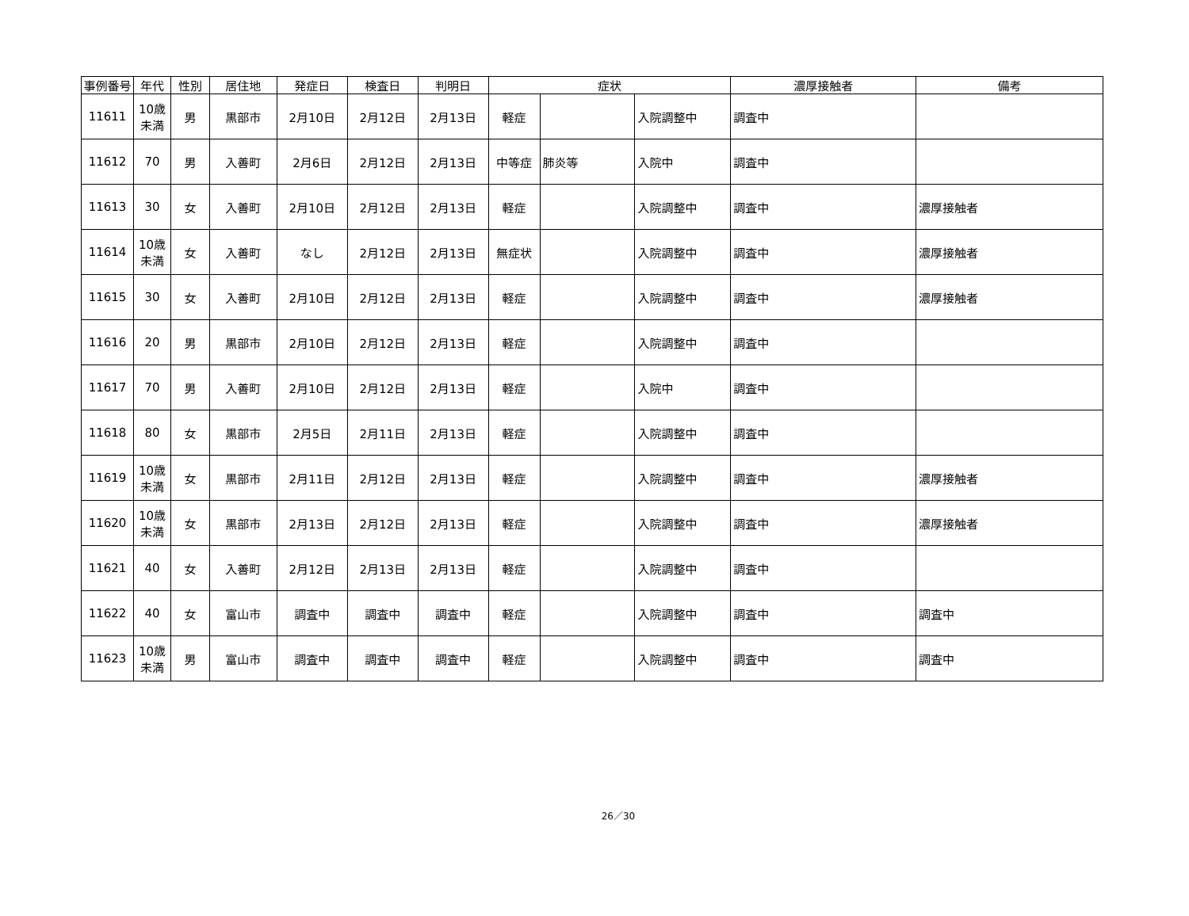| 事例番号 | 年代 | 性別 | 居住地 | 発症日 | 検査日 | 判明日 | 症状 | | | 濃厚接触者 | 備考 |
| --- | --- | --- | --- | --- | --- | --- | --- | --- | --- | --- | --- |
| 11611 | 10歳 未満 | 男 | 黒部市 | 2月10日 | 2月12日 | 2月13日 | 軽症 | | 入院調整中 | 調査中 | |
| 11612 | 70 | 男 | 入善町 | 2月6日 | 2月12日 | 2月13日 | 中等症 | 肺炎等 | 入院中 | 調査中 | |
| 11613 | 30 | 女 | 入善町 | 2月10日 | 2月12日 | 2月13日 | 軽症 | | 入院調整中 | 調査中 | 濃厚接触者 |
| 11614 | 10歳 未満 | 女 | 入善町 | なし | 2月12日 | 2月13日 | 無症状 | | 入院調整中 | 調査中 | 濃厚接触者 |
| 11615 | 30 | 女 | 入善町 | 2月10日 | 2月12日 | 2月13日 | 軽症 | | 入院調整中 | 調査中 | 濃厚接触者 |
| 11616 | 20 | 男 | 黒部市 | 2月10日 | 2月12日 | 2月13日 | 軽症 | | 入院調整中 | 調査中 | |
| 11617 | 70 | 男 | 入善町 | 2月10日 | 2月12日 | 2月13日 | 軽症 | | 入院中 | 調査中 | |
| 11618 | 80 | 女 | 黒部市 | 2月5日 | 2月11日 | 2月13日 | 軽症 | | 入院調整中 | 調査中 | |
| 11619 | 10歳 未満 | 女 | 黒部市 | 2月11日 | 2月12日 | 2月13日 | 軽症 | | 入院調整中 | 調査中 | 濃厚接触者 |
| 11620 | 10歳 未満 | 女 | 黒部市 | 2月13日 | 2月12日 | 2月13日 | 軽症 | | 入院調整中 | 調査中 | 濃厚接触者 |
| 11621 | 40 | 女 | 入善町 | 2月12日 | 2月13日 | 2月13日 | 軽症 | | 入院調整中 | 調査中 | |
| 11622 | 40 | 女 | 富山市 | 調査中 | 調査中 | 調査中 | 軽症 | | 入院調整中 | 調査中 | 調査中 |
| 11623 | 10歳 未満 | 男 | 富山市 | 調査中 | 調査中 | 調査中 | 軽症 | | 入院調整中 | 調査中 | 調査中 |
26／30